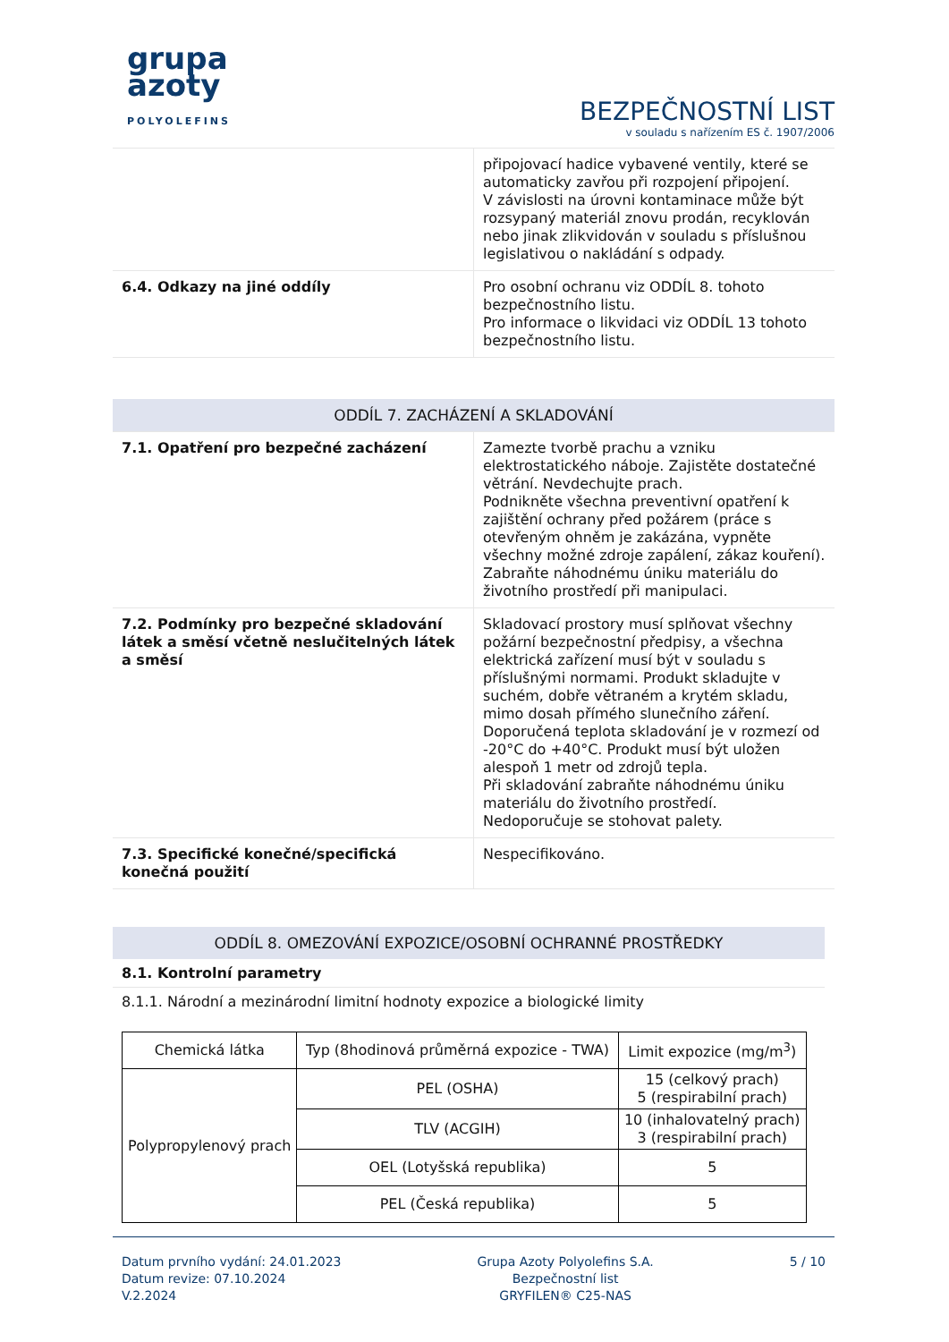grupa
azoty
POLYOLEFINS
BEZPEČNOSTNÍ LIST
v souladu s nařízením ES č. 1907/2006
| | připojovací hadice vybavené ventily, které se automaticky zavřou při rozpojení připojení. V závislosti na úrovni kontaminace může být rozsypaný materiál znovu prodán, recyklován nebo jinak zlikvidován v souladu s příslušnou legislativou o nakládání s odpady. |
| 6.4. Odkazy na jiné oddíly | Pro osobní ochranu viz ODDÍL 8. tohoto bezpečnostního listu. Pro informace o likvidaci viz ODDÍL 13 tohoto bezpečnostního listu. |
ODDÍL 7. ZACHÁZENÍ A SKLADOVÁNÍ
| 7.1. Opatření pro bezpečné zacházení | Zamezte tvorbě prachu a vzniku elektrostatického náboje. Zajistěte dostatečné větrání. Nevdechujte prach. Podnikněte všechna preventivní opatření k zajištění ochrany před požárem (práce s otevřeným ohněm je zakázána, vypněte všechny možné zdroje zapálení, zákaz kouření). Zabraňte náhodnému úniku materiálu do životního prostředí při manipulaci. |
| 7.2. Podmínky pro bezpečné skladování látek a směsí včetně neslučitelných látek a směsí | Skladovací prostory musí splňovat všechny požární bezpečnostní předpisy, a všechna elektrická zařízení musí být v souladu s příslušnými normami. Produkt skladujte v suchém, dobře větraném a krytém skladu, mimo dosah přímého slunečního záření. Doporučená teplota skladování je v rozmezí od -20°C do +40°C. Produkt musí být uložen alespoň 1 metr od zdrojů tepla. Při skladování zabraňte náhodnému úniku materiálu do životního prostředí. Nedoporučuje se stohovat palety. |
| 7.3. Specifické konečné/specifická konečná použití | Nespecifikováno. |
ODDÍL 8. OMEZOVÁNÍ EXPOZICE/OSOBNÍ OCHRANNÉ PROSTŘEDKY
8.1. Kontrolní parametry
8.1.1. Národní a mezinárodní limitní hodnoty expozice a biologické limity
| Chemická látka | Typ (8hodinová průměrná expozice - TWA) | Limit expozice (mg/m<sup>3</sup>) |
| --- | --- | --- |
| Polypropylenový prach | PEL (OSHA) | 15 (celkový prach) 5 (respirabilní prach) |
| | TLV (ACGIH) | 10 (inhalovatelný prach) 3 (respirabilní prach) |
| | OEL (Lotyšská republika) | 5 |
| | PEL (Česká republika) | 5 |
Datum prvního vydání: 24.01.2023
Datum revize: 07.10.2024
V.2.2024
Grupa Azoty Polyolefins S.A.
Bezpečnostní list
GRYFILEN® C25-NAS
5 / 10